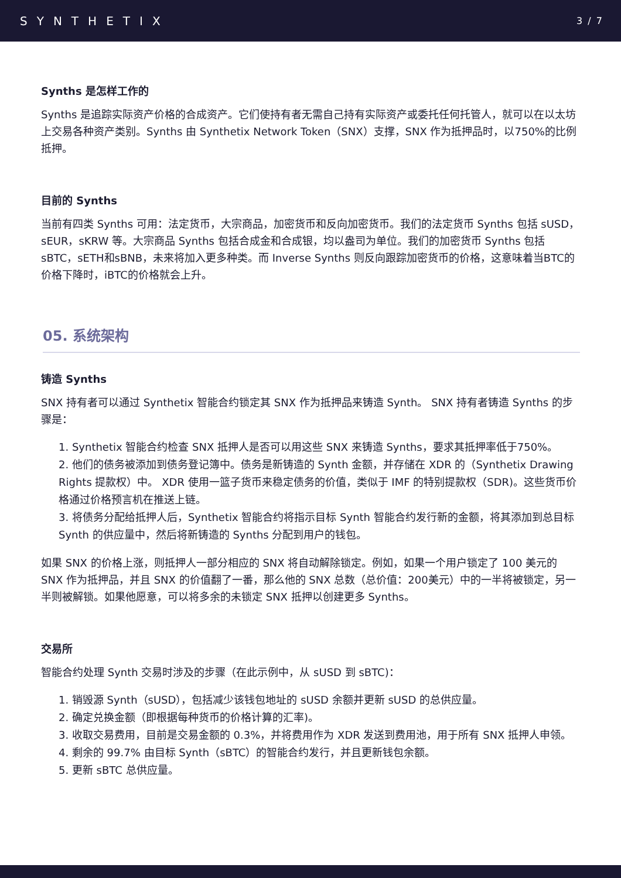SYNTHETIX
3 / 7
Synths 是怎样工作的
Synths 是追踪实际资产价格的合成资产。它们使持有者无需自己持有实际资产或委托任何托管人，就可以在以太坊上交易各种资产类别。Synths 由 Synthetix Network Token（SNX）支撑，SNX 作为抵押品时，以750%的比例抵押。
目前的 Synths
当前有四类 Synths 可用：法定货币，大宗商品，加密货币和反向加密货币。我们的法定货币 Synths 包括 sUSD，sEUR，sKRW 等。大宗商品 Synths 包括合成金和合成银，均以盎司为单位。我们的加密货币 Synths 包括sBTC，sETH和sBNB，未来将加入更多种类。而 Inverse Synths 则反向跟踪加密货币的价格，这意味着当BTC的价格下降时，iBTC的价格就会上升。
05. 系统架构
铸造 Synths
SNX 持有者可以通过 Synthetix 智能合约锁定其 SNX 作为抵押品来铸造 Synth。 SNX 持有者铸造 Synths 的步骤是：
1. Synthetix 智能合约检查 SNX 抵押人是否可以用这些 SNX 来铸造 Synths，要求其抵押率低于750%。
2. 他们的债务被添加到债务登记簿中。债务是新铸造的 Synth 金额，并存储在 XDR 的（Synthetix Drawing Rights 提款权）中。 XDR 使用一篮子货币来稳定债务的价值，类似于 IMF 的特别提款权（SDR)。这些货币价格通过价格预言机在推送上链。
3. 将债务分配给抵押人后，Synthetix 智能合约将指示目标 Synth 智能合约发行新的金额，将其添加到总目标 Synth 的供应量中，然后将新铸造的 Synths 分配到用户的钱包。
如果 SNX 的价格上涨，则抵押人一部分相应的 SNX 将自动解除锁定。例如，如果一个用户锁定了 100 美元的 SNX 作为抵押品，并且 SNX 的价值翻了一番，那么他的 SNX 总数（总价值：200美元）中的一半将被锁定，另一半则被解锁。如果他愿意，可以将多余的未锁定 SNX 抵押以创建更多 Synths。
交易所
智能合约处理 Synth 交易时涉及的步骤（在此示例中，从 sUSD 到 sBTC)：
1. 销毁源 Synth（sUSD），包括减少该钱包地址的 sUSD 余额并更新 sUSD 的总供应量。
2. 确定兑换金额（即根据每种货币的价格计算的汇率)。
3. 收取交易费用，目前是交易金额的 0.3%，并将费用作为 XDR 发送到费用池，用于所有 SNX 抵押人申领。
4. 剩余的 99.7% 由目标 Synth（sBTC）的智能合约发行，并且更新钱包余额。
5. 更新 sBTC 总供应量。